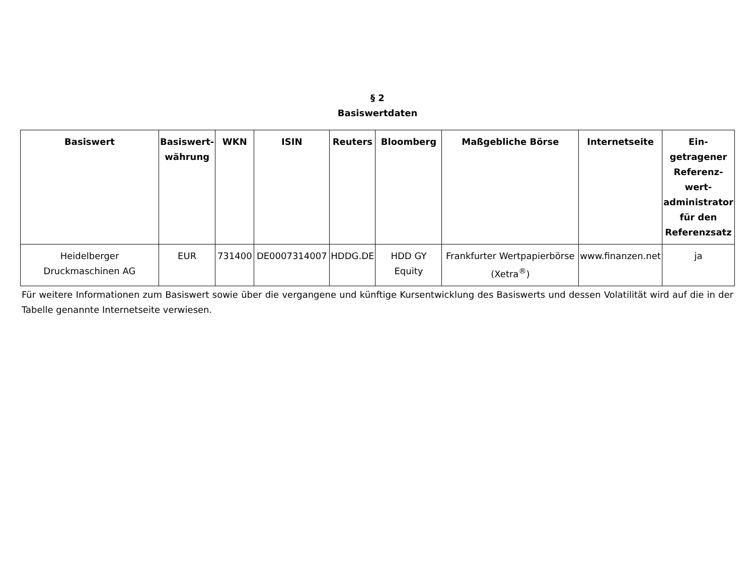§ 2
Basiswertdaten
| Basiswert | Basiswert-währung | WKN | ISIN | Reuters | Bloomberg | Maßgebliche Börse | Internetseite | Ein-getragener Referenz-wert-administrator für den Referenzsatz |
| --- | --- | --- | --- | --- | --- | --- | --- | --- |
| Heidelberger Druckmaschinen AG | EUR | 731400 | DE0007314007 | HDDG.DE | HDD GY Equity | Frankfurter Wertpapierbörse (Xetra<sup>®</sup>) | www.finanzen.net | ja |
Für weitere Informationen zum Basiswert sowie über die vergangene und künftige Kursentwicklung des Basiswerts und dessen Volatilität wird auf die in der Tabelle genannte Internetseite verwiesen.